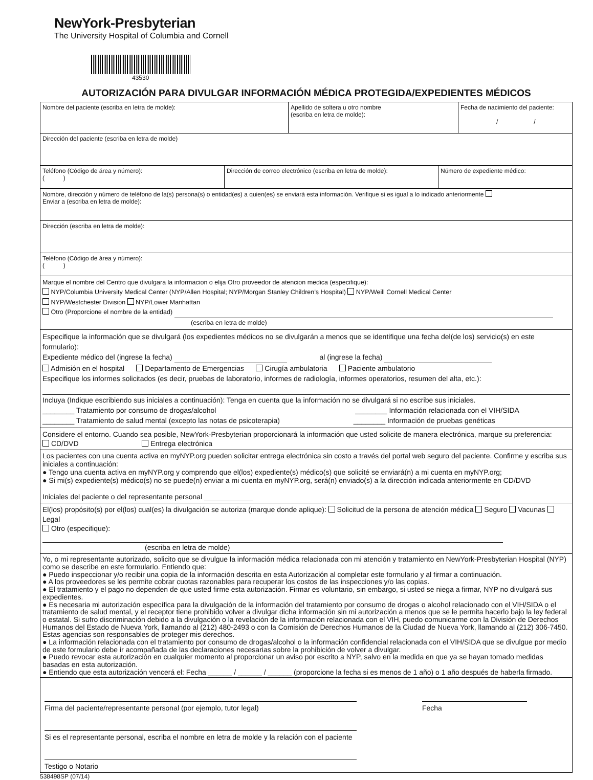NewYork-Presbyterian
The University Hospital of Columbia and Cornell
43530
AUTORIZACIÓN PARA DIVULGAR INFORMACIÓN MÉDICA PROTEGIDA/EXPEDIENTES MÉDICOS
Nombre del paciente (escriba en letra de molde): Apellido de soltera u otro nombre
(escriba en letra de molde):
Fecha de nacimiento del paciente:
/ /
Dirección del paciente (escriba en letra de molde)
Teléfono (Código de área y número):
( )
Dirección de correo electrónico (escriba en letra de molde):
Número de expediente médico:
Nombre, dirección y número de teléfono de la(s) persona(s) o entidad(es) a quien(es) se enviará esta información. Verifique si es igual a lo indicado anteriormente
Enviar a (escriba en letra de molde):
Dirección (escriba en letra de molde):
Teléfono (Código de área y número):
( )
Marque el nombre del Centro que divulgara la informacion o elija Otro proveedor de atencion medica (especifique):
NYP/Columbia University Medical Center (NYP/Allen Hospital; NYP/Morgan Stanley Children’s Hospital) NYP/Weill Cornell Medical Center
NYP/Westchester Division NYP/Lower Manhattan
Otro (Proporcione el nombre de la entidad)
(escriba en letra de molde)
Especifique la información que se divulgará (los expedientes médicos no se divulgarán a menos que se identifique una fecha del(de los) servicio(s) en este formulario):
Expediente médico del (ingrese la fecha) al (ingrese la fecha)
Admisión en el hospital Departamento de Emergencias Cirugía ambulatoria Paciente ambulatorio
Especifique los informes solicitados (es decir, pruebas de laboratorio, informes de radiología, informes operatorios, resumen del alta, etc.):
Incluya (Indique escribiendo sus iniciales a continuación): Tenga en cuenta que la información no se divulgará si no escribe sus iniciales.
________ Tratamiento por consumo de drogas/alcohol ________ Información relacionada con el VIH/SIDA
________ Tratamiento de salud mental (excepto las notas de psicoterapia) ________ Información de pruebas genéticas
Considere el entorno. Cuando sea posible, NewYork-Presbyterian proporcionará la información que usted solicite de manera electrónica, marque su preferencia:
CD/DVD Entrega electrónica
Los pacientes con una cuenta activa en myNYP.org pueden solicitar entrega electrónica sin costo a través del portal web seguro del paciente. Confirme y escriba sus iniciales a continuación:
● Tengo una cuenta activa en myNYP.org y comprendo que el(los) expediente(s) médico(s) que solicité se enviará(n) a mi cuenta en myNYP.org;
● Si mi(s) expediente(s) médico(s) no se puede(n) enviar a mi cuenta en myNYP.org, será(n) enviado(s) a la dirección indicada anteriormente en CD/DVD
Iniciales del paciente o del representante personal
El(los) propósito(s) por el(los) cual(es) la divulgación se autoriza (marque donde aplique): Solicitud de la persona de atención médica Seguro Vacunas Legal
Otro (especifique):
(escriba en letra de molde)
Yo, o mi representante autorizado, solicito que se divulgue la información médica relacionada con mi atención y tratamiento en NewYork-Presbyterian Hospital (NYP) como se describe en este formulario. Entiendo que:
● Puedo inspeccionar y/o recibir una copia de la información descrita en esta Autorización al completar este formulario y al firmar a continuación.
● A los proveedores se les permite cobrar cuotas razonables para recuperar los costos de las inspecciones y/o las copias.
● El tratamiento y el pago no dependen de que usted firme esta autorización. Firmar es voluntario, sin embargo, si usted se niega a firmar, NYP no divulgará sus expedientes.
● Es necesaria mi autorización específica para la divulgación de la información del tratamiento por consumo de drogas o alcohol relacionado con el VIH/SIDA o el tratamiento de salud mental, y el receptor tiene prohibido volver a divulgar dicha información sin mi autorización a menos que se le permita hacerlo bajo la ley federal o estatal. Si sufro discriminación debido a la divulgación o la revelación de la información relacionada con el VIH, puedo comunicarme con la División de Derechos Humanos del Estado de Nueva York, llamando al (212) 480-2493 o con la Comisión de Derechos Humanos de la Ciudad de Nueva York, llamando al (212) 306-7450. Estas agencias son responsables de proteger mis derechos.
● La información relacionada con el tratamiento por consumo de drogas/alcohol o la información confidencial relacionada con el VIH/SIDA que se divulgue por medio de este formulario debe ir acompañada de las declaraciones necesarias sobre la prohibición de volver a divulgar.
● Puedo revocar esta autorización en cualquier momento al proporcionar un aviso por escrito a NYP, salvo en la medida en que ya se hayan tomado medidas basadas en esta autorización.
● Entiendo que esta autorización vencerá el: Fecha ______ / ______ / ______ (proporcione la fecha si es menos de 1 año) o 1 año después de haberla firmado.
Firma del paciente/representante personal (por ejemplo, tutor legal) Fecha
Si es el representante personal, escriba el nombre en letra de molde y la relación con el paciente
Testigo o Notario
538498SP (07/14)